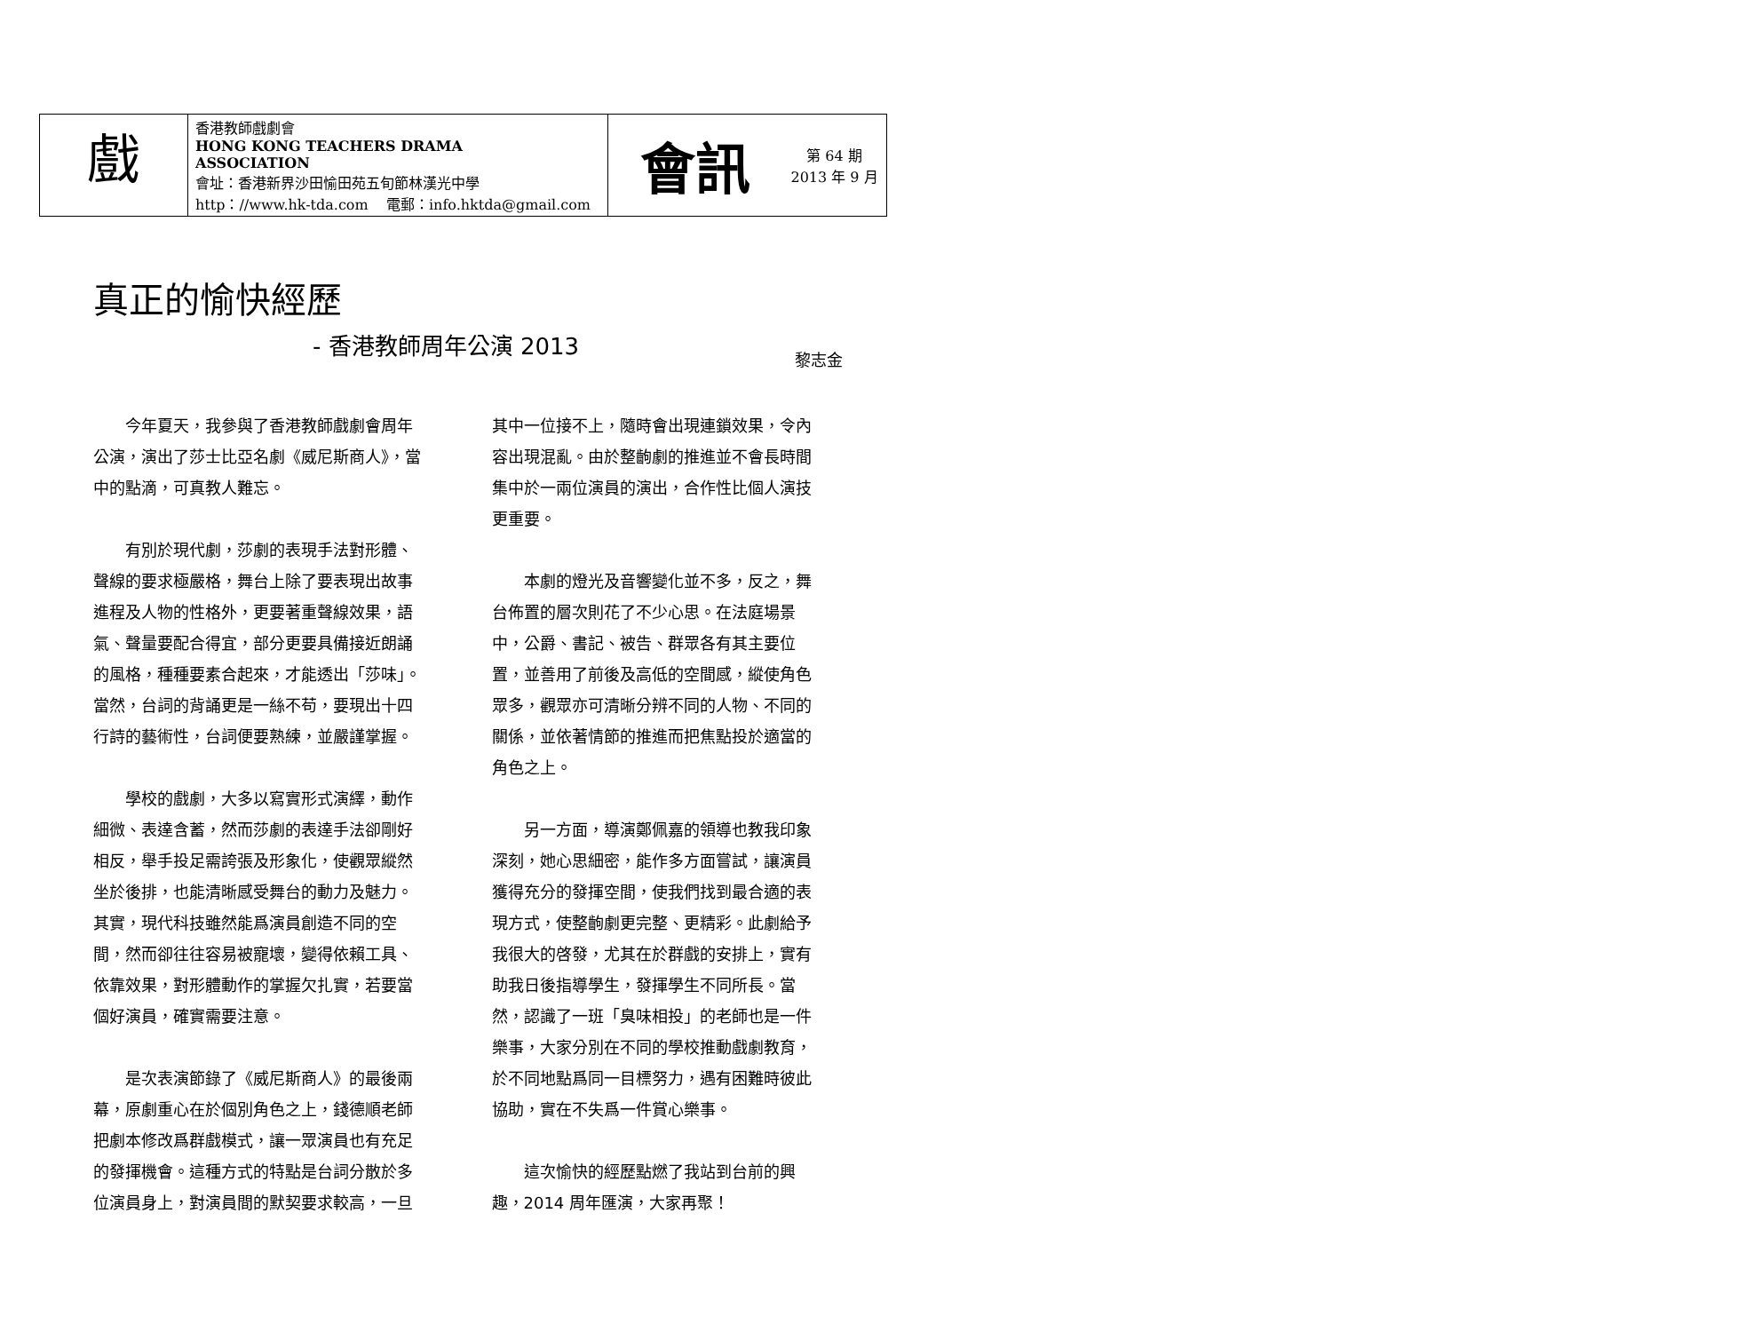| 戲 | 香港教師戲劇會 HONG KONG TEACHERS DRAMA ASSOCIATION 會址：香港新界沙田愉田苑五旬節林漢光中學 http：//www.hk-tda.com 電郵：info.hktda@gmail.com | 會訊 | 第 64 期 2013 年 9 月 |
真正的愉快經歷
- 香港教師周年公演 2013
黎志金
今年夏天，我參與了香港教師戲劇會周年公演，演出了莎士比亞名劇《威尼斯商人》，當中的點滴，可真教人難忘。
有別於現代劇，莎劇的表現手法對形體、聲線的要求極嚴格，舞台上除了要表現出故事進程及人物的性格外，更要著重聲線效果，語氣、聲量要配合得宜，部分更要具備接近朗誦的風格，種種要素合起來，才能透出「莎味」。當然，台詞的背誦更是一絲不苟，要現出十四行詩的藝術性，台詞便要熟練，並嚴謹掌握。
學校的戲劇，大多以寫實形式演繹，動作細微、表達含蓄，然而莎劇的表達手法卻剛好相反，舉手投足需誇張及形象化，使觀眾縱然坐於後排，也能清晰感受舞台的動力及魅力。其實，現代科技雖然能爲演員創造不同的空間，然而卻往往容易被寵壞，變得依賴工具、依靠效果，對形體動作的掌握欠扎實，若要當個好演員，確實需要注意。
是次表演節錄了《威尼斯商人》的最後兩幕，原劇重心在於個別角色之上，錢德順老師把劇本修改爲群戲模式，讓一眾演員也有充足的發揮機會。這種方式的特點是台詞分散於多位演員身上，對演員間的默契要求較高，一旦其中一位接不上，隨時會出現連鎖效果，令內容出現混亂。由於整齣劇的推進並不會長時間集中於一兩位演員的演出，合作性比個人演技更重要。
本劇的燈光及音響變化並不多，反之，舞台佈置的層次則花了不少心思。在法庭場景中，公爵、書記、被告、群眾各有其主要位置，並善用了前後及高低的空間感，縱使角色眾多，觀眾亦可清晰分辨不同的人物、不同的關係，並依著情節的推進而把焦點投於適當的角色之上。
另一方面，導演鄭佩嘉的領導也教我印象深刻，她心思細密，能作多方面嘗試，讓演員獲得充分的發揮空間，使我們找到最合適的表現方式，使整齣劇更完整、更精彩。此劇給予我很大的啓發，尤其在於群戲的安排上，實有助我日後指導學生，發揮學生不同所長。當然，認識了一班「臭味相投」的老師也是一件樂事，大家分別在不同的學校推動戲劇教育，於不同地點爲同一目標努力，遇有困難時彼此協助，實在不失爲一件賞心樂事。
這次愉快的經歷點燃了我站到台前的興趣，2014 周年匯演，大家再聚！